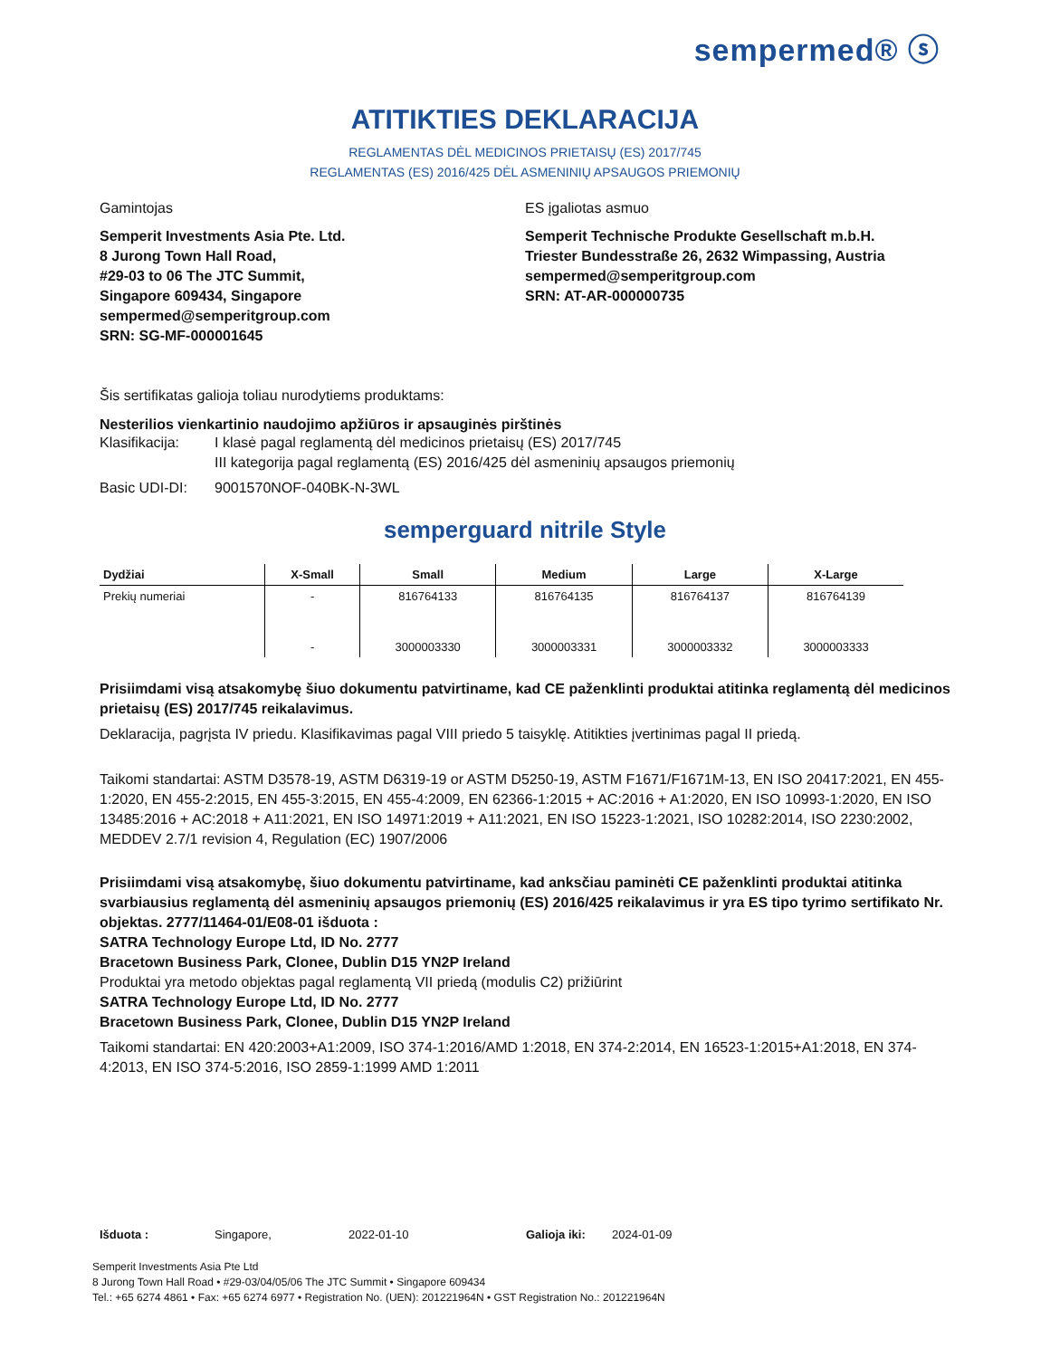sempermed® ⓢ
ATITIKTIES DEKLARACIJA
REGLAMENTAS DĖL MEDICINOS PRIETAISŲ (ES) 2017/745
REGLAMENTAS (ES) 2016/425 DĖL ASMENINIŲ APSAUGOS PRIEMONIŲ
Gamintojas
Semperit Investments Asia Pte. Ltd.
8 Jurong Town Hall Road,
#29-03 to 06 The JTC Summit,
Singapore 609434, Singapore
sempermed@semperitgroup.com
SRN: SG-MF-000001645
ES įgaliotas asmuo
Semperit Technische Produkte Gesellschaft m.b.H.
Triester Bundesstraße 26, 2632 Wimpassing, Austria
sempermed@semperitgroup.com
SRN: AT-AR-000000735
Šis sertifikatas galioja toliau nurodytiems produktams:
Nesterilios vienkartinio naudojimo apžiūros ir apsauginės pirštinės
Klasifikacija: I klasė pagal reglamentą dėl medicinos prietaisų (ES) 2017/745
III kategorija pagal reglamentą (ES) 2016/425 dėl asmeninių apsaugos priemonių
Basic UDI-DI: 9001570NOF-040BK-N-3WL
semperguard nitrile Style
| Dydžiai | X-Small | Small | Medium | Large | X-Large |
| --- | --- | --- | --- | --- | --- |
| Prekių numeriai | - | 816764133 | 816764135 | 816764137 | 816764139 |
| | - | 3000003330 | 3000003331 | 3000003332 | 3000003333 |
Prisiimdami visą atsakomybę šiuo dokumentu patvirtiname, kad CE paženklinti produktai atitinka reglamentą dėl medicinos prietaisų (ES) 2017/745 reikalavimus.
Deklaracija, pagrįsta IV priedu. Klasifikavimas pagal VIII priedo 5 taisyklę. Atitikties įvertinimas pagal II priedą.
Taikomi standartai: ASTM D3578-19, ASTM D6319-19 or ASTM D5250-19, ASTM F1671/F1671M-13, EN ISO 20417:2021, EN 455-1:2020, EN 455-2:2015, EN 455-3:2015, EN 455-4:2009, EN 62366-1:2015 + AC:2016 + A1:2020, EN ISO 10993-1:2020, EN ISO 13485:2016 + AC:2018 + A11:2021, EN ISO 14971:2019 + A11:2021, EN ISO 15223-1:2021, ISO 10282:2014, ISO 2230:2002, MEDDEV 2.7/1 revision 4, Regulation (EC) 1907/2006
Prisiimdami visą atsakomybę, šiuo dokumentu patvirtiname, kad anksčiau paminėti CE paženklinti produktai atitinka svarbiausius reglamentą dėl asmeninių apsaugos priemonių (ES) 2016/425 reikalavimus ir yra ES tipo tyrimo sertifikato Nr. objektas. 2777/11464-01/E08-01 išduota :
SATRA Technology Europe Ltd, ID No. 2777
Bracetown Business Park, Clonee, Dublin D15 YN2P Ireland
Produktai yra metodo objektas pagal reglamentą VII priedą (modulis C2) prižiūrint
SATRA Technology Europe Ltd, ID No. 2777
Bracetown Business Park, Clonee, Dublin D15 YN2P Ireland
Taikomi standartai: EN 420:2003+A1:2009, ISO 374-1:2016/AMD 1:2018, EN 374-2:2014, EN 16523-1:2015+A1:2018, EN 374-4:2013, EN ISO 374-5:2016, ISO 2859-1:1999 AMD 1:2011
Išduota : Singapore, 2022-01-10 Galioja iki: 2024-01-09
Semperit Investments Asia Pte Ltd
8 Jurong Town Hall Road • #29-03/04/05/06 The JTC Summit • Singapore 609434
Tel.: +65 6274 4861 • Fax: +65 6274 6977 • Registration No. (UEN): 201221964N • GST Registration No.: 201221964N